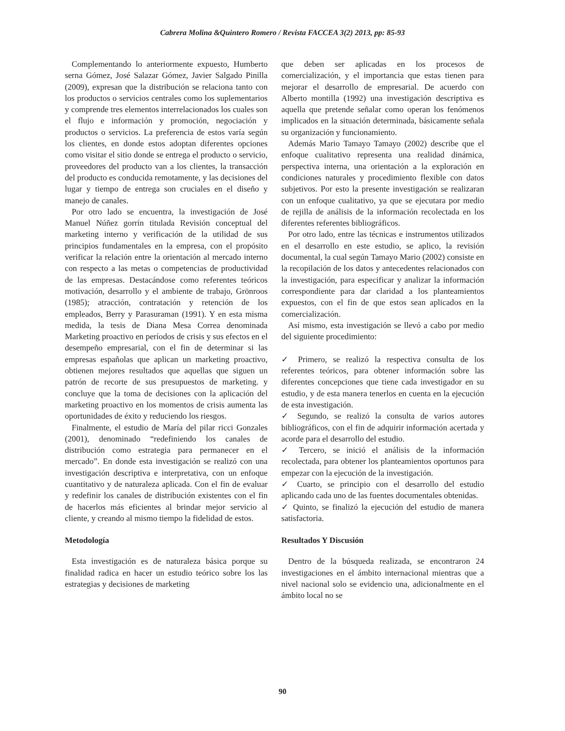Cabrera Molina &Quintero Romero / Revista FACCEA 3(2) 2013, pp: 85-93
Complementando lo anteriormente expuesto, Humberto serna Gómez, José Salazar Gómez, Javier Salgado Pinilla (2009), expresan que la distribución se relaciona tanto con los productos o servicios centrales como los suplementarios y comprende tres elementos interrelacionados los cuales son el flujo e información y promoción, negociación y productos o servicios. La preferencia de estos varía según los clientes, en donde estos adoptan diferentes opciones como visitar el sitio donde se entrega el producto o servicio, proveedores del producto van a los clientes, la transacción del producto es conducida remotamente, y las decisiones del lugar y tiempo de entrega son cruciales en el diseño y manejo de canales.
Por otro lado se encuentra, la investigación de José Manuel Núñez gorrín titulada Revisión conceptual del marketing interno y verificación de la utilidad de sus principios fundamentales en la empresa, con el propósito verificar la relación entre la orientación al mercado interno con respecto a las metas o competencias de productividad de las empresas. Destacándose como referentes teóricos motivación, desarrollo y el ambiente de trabajo, Grönroos (1985); atracción, contratación y retención de los empleados, Berry y Parasuraman (1991). Y en esta misma medida, la tesis de Diana Mesa Correa denominada Marketing proactivo en períodos de crisis y sus efectos en el desempeño empresarial, con el fin de determinar si las empresas españolas que aplican un marketing proactivo, obtienen mejores resultados que aquellas que siguen un patrón de recorte de sus presupuestos de marketing. y concluye que la toma de decisiones con la aplicación del marketing proactivo en los momentos de crisis aumenta las oportunidades de éxito y reduciendo los riesgos.
Finalmente, el estudio de María del pilar ricci Gonzales (2001), denominado “redefiniendo los canales de distribución como estrategia para permanecer en el mercado”. En donde esta investigación se realizó con una investigación descriptiva e interpretativa, con un enfoque cuantitativo y de naturaleza aplicada. Con el fin de evaluar y redefinir los canales de distribución existentes con el fin de hacerlos más eficientes al brindar mejor servicio al cliente, y creando al mismo tiempo la fidelidad de estos.
Metodología
Esta investigación es de naturaleza básica porque su finalidad radica en hacer un estudio teórico sobre los las estrategias y decisiones de marketing
que deben ser aplicadas en los procesos de comercialización, y el importancia que estas tienen para mejorar el desarrollo de empresarial. De acuerdo con Alberto montilla (1992) una investigación descriptiva es aquella que pretende señalar como operan los fenómenos implicados en la situación determinada, básicamente señala su organización y funcionamiento.
Además Mario Tamayo Tamayo (2002) describe que el enfoque cualitativo representa una realidad dinámica, perspectiva interna, una orientación a la exploración en condiciones naturales y procedimiento flexible con datos subjetivos. Por esto la presente investigación se realizaran con un enfoque cualitativo, ya que se ejecutara por medio de rejilla de análisis de la información recolectada en los diferentes referentes bibliográficos.
Por otro lado, entre las técnicas e instrumentos utilizados en el desarrollo en este estudio, se aplico, la revisión documental, la cual según Tamayo Mario (2002) consiste en la recopilación de los datos y antecedentes relacionados con la investigación, para especificar y analizar la información correspondiente para dar claridad a los planteamientos expuestos, con el fin de que estos sean aplicados en la comercialización.
Así mismo, esta investigación se llevó a cabo por medio del siguiente procedimiento:
✓ Primero, se realizó la respectiva consulta de los referentes teóricos, para obtener información sobre las diferentes concepciones que tiene cada investigador en su estudio, y de esta manera tenerlos en cuenta en la ejecución de esta investigación.
✓ Segundo, se realizó la consulta de varios autores bibliográficos, con el fin de adquirir información acertada y acorde para el desarrollo del estudio.
✓ Tercero, se inició el análisis de la información recolectada, para obtener los planteamientos oportunos para empezar con la ejecución de la investigación.
✓ Cuarto, se principio con el desarrollo del estudio aplicando cada uno de las fuentes documentales obtenidas.
✓ Quinto, se finalizó la ejecución del estudio de manera satisfactoria.
Resultados Y Discusión
Dentro de la búsqueda realizada, se encontraron 24 investigaciones en el ámbito internacional mientras que a nivel nacional solo se evidencio una, adicionalmente en el ámbito local no se
90